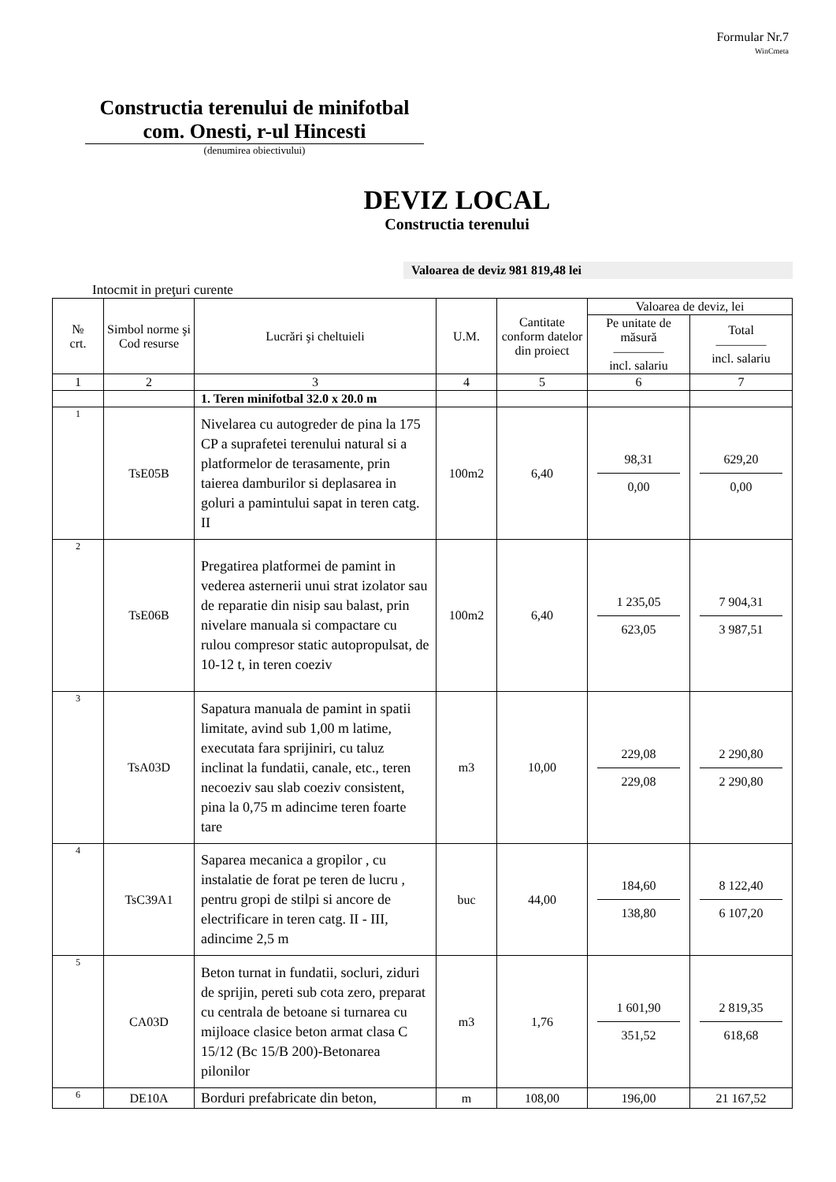Formular Nr.7
WinCmeta
Constructia terenului de minifotbal com. Onesti, r-ul Hincesti
(denumirea obiectivului)
DEVIZ LOCAL
Constructia terenului
Valoarea de deviz 981 819,48 lei
Intocmit in preţuri curente
| № crt. | Simbol norme şi Cod resurse | Lucrări şi cheltuieli | U.M. | Cantitate conform datelor din proiect | Valoarea de deviz, lei | |
| --- | --- | --- | --- | --- | --- | --- |
| | | | | | Pe unitate de măsură ———— incl. salariu | Total ———— incl. salariu |
| 1 | 2 | 3 | 4 | 5 | 6 | 7 |
| | | 1. Teren minifotbal 32.0 x 20.0 m | | | | |
| 1 | TsE05B | Nivelarea cu autogreder de pina la 175 CP a suprafetei terenului natural si a platformelor de terasamente, prin taierea damburilor si deplasarea in goluri a pamintului sapat in teren catg. II | 100m2 | 6,40 | 98,31 0,00 | 629,20 0,00 |
| 2 | TsE06B | Pregatirea platformei de pamint in vederea asternerii unui strat izolator sau de reparatie din nisip sau balast, prin nivelare manuala si compactare cu rulou compresor static autopropulsat, de 10-12 t, in teren coeziv | 100m2 | 6,40 | 1 235,05 623,05 | 7 904,31 3 987,51 |
| 3 | TsA03D | Sapatura manuala de pamint in spatii limitate, avind sub 1,00 m latime, executata fara sprijiniri, cu taluz inclinat la fundatii, canale, etc., teren necoeziv sau slab coeziv consistent, pina la 0,75 m adincime teren foarte tare | m3 | 10,00 | 229,08 229,08 | 2 290,80 2 290,80 |
| 4 | TsC39A1 | Saparea mecanica a gropilor , cu instalatie de forat pe teren de lucru , pentru gropi de stilpi si ancore de electrificare in teren catg. II - III, adincime 2,5 m | buc | 44,00 | 184,60 138,80 | 8 122,40 6 107,20 |
| 5 | CA03D | Beton turnat in fundatii, socluri, ziduri de sprijin, pereti sub cota zero, preparat cu centrala de betoane si turnarea cu mijloace clasice beton armat clasa C 15/12 (Bc 15/B 200)-Betonarea pilonilor | m3 | 1,76 | 1 601,90 351,52 | 2 819,35 618,68 |
| 6 | DE10A | Borduri prefabricate din beton, | m | 108,00 | 196,00 | 21 167,52 |